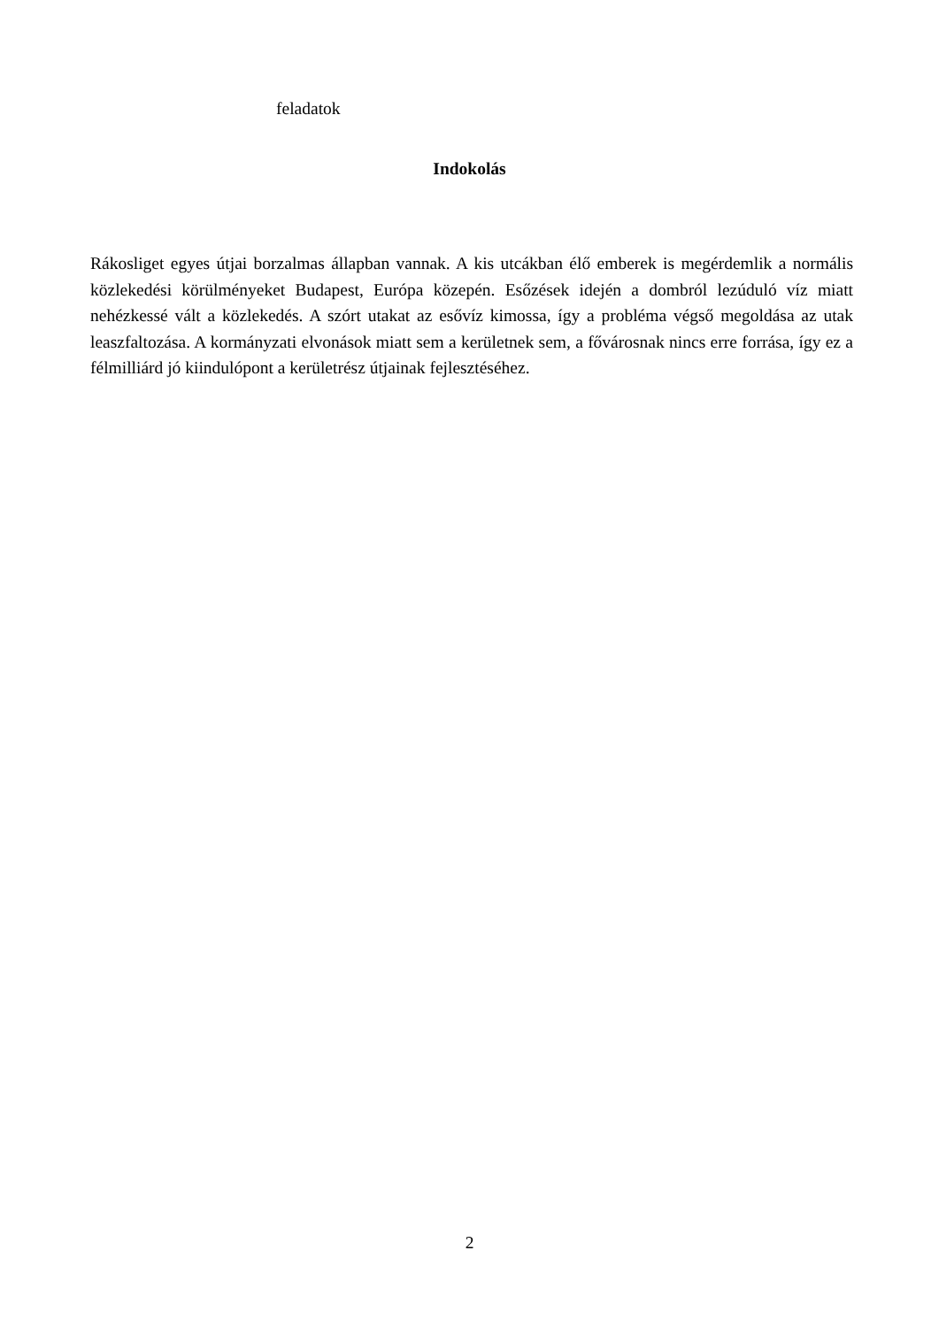feladatok
Indokolás
Rákosliget egyes útjai borzalmas állapban vannak. A kis utcákban élő emberek is megérdemlik a normális közlekedési körülményeket Budapest, Európa közepén. Esőzések idején a dombról lezúduló víz miatt nehézkessé vált a közlekedés. A szórt utakat az esővíz kimossa, így a probléma végső megoldása az utak leaszfaltozása. A kormányzati elvonások miatt sem a kerületnek sem, a fővárosnak nincs erre forrása, így ez a félmilliárd jó kiindulópont a kerületrész útjainak fejlesztéséhez.
2